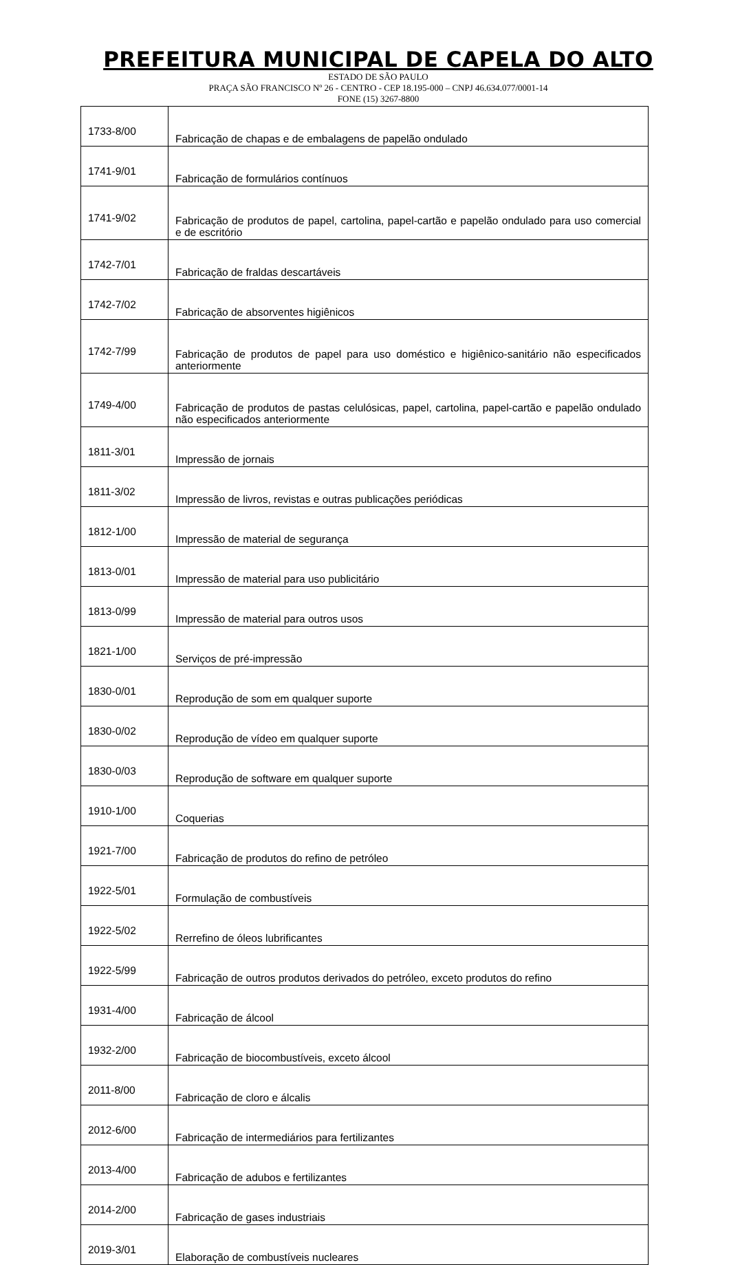PREFEITURA MUNICIPAL DE CAPELA DO ALTO
ESTADO DE SÃO PAULO
PRAÇA SÃO FRANCISCO Nº 26 - CENTRO - CEP 18.195-000 – CNPJ 46.634.077/0001-14
FONE (15) 3267-8800
| 1733-8/00 | Fabricação de chapas e de embalagens de papelão ondulado |
| 1741-9/01 | Fabricação de formulários contínuos |
| 1741-9/02 | Fabricação de produtos de papel, cartolina, papel-cartão e papelão ondulado para uso comercial e de escritório |
| 1742-7/01 | Fabricação de fraldas descartáveis |
| 1742-7/02 | Fabricação de absorventes higiênicos |
| 1742-7/99 | Fabricação de produtos de papel para uso doméstico e higiênico-sanitário não especificados anteriormente |
| 1749-4/00 | Fabricação de produtos de pastas celulósicas, papel, cartolina, papel-cartão e papelão ondulado não especificados anteriormente |
| 1811-3/01 | Impressão de jornais |
| 1811-3/02 | Impressão de livros, revistas e outras publicações periódicas |
| 1812-1/00 | Impressão de material de segurança |
| 1813-0/01 | Impressão de material para uso publicitário |
| 1813-0/99 | Impressão de material para outros usos |
| 1821-1/00 | Serviços de pré-impressão |
| 1830-0/01 | Reprodução de som em qualquer suporte |
| 1830-0/02 | Reprodução de vídeo em qualquer suporte |
| 1830-0/03 | Reprodução de software em qualquer suporte |
| 1910-1/00 | Coquerias |
| 1921-7/00 | Fabricação de produtos do refino de petróleo |
| 1922-5/01 | Formulação de combustíveis |
| 1922-5/02 | Rerrefino de óleos lubrificantes |
| 1922-5/99 | Fabricação de outros produtos derivados do petróleo, exceto produtos do refino |
| 1931-4/00 | Fabricação de álcool |
| 1932-2/00 | Fabricação de biocombustíveis, exceto álcool |
| 2011-8/00 | Fabricação de cloro e álcalis |
| 2012-6/00 | Fabricação de intermediários para fertilizantes |
| 2013-4/00 | Fabricação de adubos e fertilizantes |
| 2014-2/00 | Fabricação de gases industriais |
| 2019-3/01 | Elaboração de combustíveis nucleares |